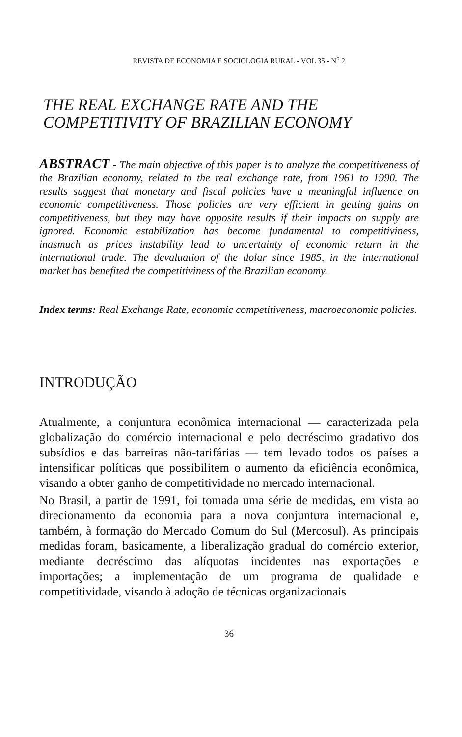REVISTA DE ECONOMIA E SOCIOLOGIA RURAL - VOL 35 - N<sup>o</sup> 2
THE REAL EXCHANGE RATE AND THE
COMPETITIVITY OF BRAZILIAN ECONOMY
ABSTRACT - The main objective of this paper is to analyze the competitiveness of the Brazilian economy, related to the real exchange rate, from 1961 to 1990. The results suggest that monetary and fiscal policies have a meaningful influence on economic competitiveness. Those policies are very efficient in getting gains on competitiveness, but they may have opposite results if their impacts on supply are ignored. Economic estabilization has become fundamental to competitiviness, inasmuch as prices instability lead to uncertainty of economic return in the international trade. The devaluation of the dolar since 1985, in the international market has benefited the competitiviness of the Brazilian economy.
Index terms: Real Exchange Rate, economic competitiveness, macroeconomic policies.
INTRODUÇÃO
Atualmente, a conjuntura econômica internacional — caracterizada pela globalização do comércio internacional e pelo decréscimo gradativo dos subsídios e das barreiras não-tarifárias — tem levado todos os países a intensificar políticas que possibilitem o aumento da eficiência econômica, visando a obter ganho de competitividade no mercado internacional.
No Brasil, a partir de 1991, foi tomada uma série de medidas, em vista ao direcionamento da economia para a nova conjuntura internacional e, também, à formação do Mercado Comum do Sul (Mercosul). As principais medidas foram, basicamente, a liberalização gradual do comércio exterior, mediante decréscimo das alíquotas incidentes nas exportações e importações; a implementação de um programa de qualidade e competitividade, visando à adoção de técnicas organizacionais
36